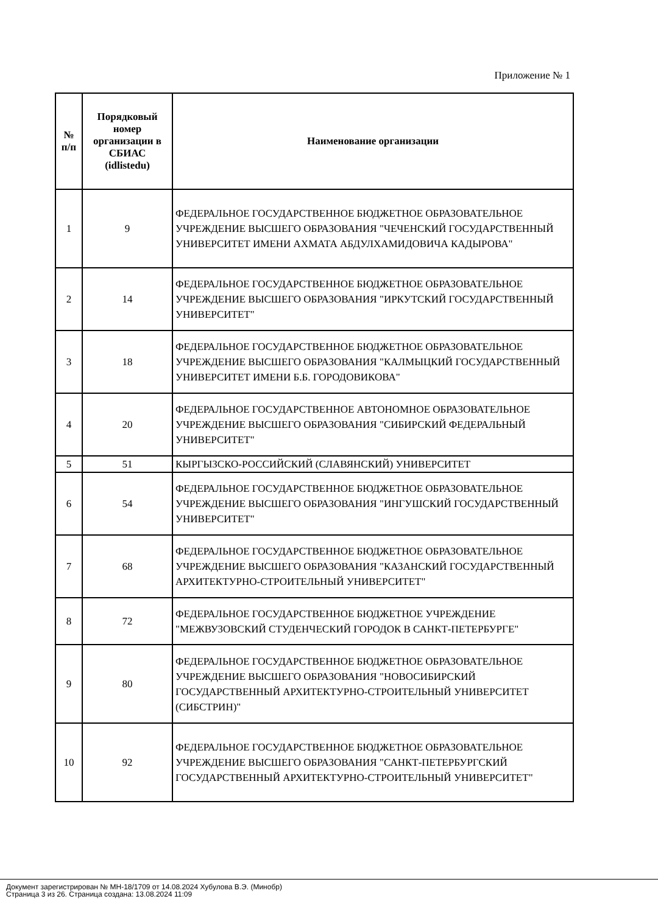Приложение № 1
| № п/п | Порядковый номер организации в СБИАС (idlistedu) | Наименование организации |
| --- | --- | --- |
| 1 | 9 | ФЕДЕРАЛЬНОЕ ГОСУДАРСТВЕННОЕ БЮДЖЕТНОЕ ОБРАЗОВАТЕЛЬНОЕ УЧРЕЖДЕНИЕ ВЫСШЕГО ОБРАЗОВАНИЯ "ЧЕЧЕНСКИЙ ГОСУДАРСТВЕННЫЙ УНИВЕРСИТЕТ ИМЕНИ АХМАТА АБДУЛХАМИДОВИЧА КАДЫРОВА" |
| 2 | 14 | ФЕДЕРАЛЬНОЕ ГОСУДАРСТВЕННОЕ БЮДЖЕТНОЕ ОБРАЗОВАТЕЛЬНОЕ УЧРЕЖДЕНИЕ ВЫСШЕГО ОБРАЗОВАНИЯ "ИРКУТСКИЙ ГОСУДАРСТВЕННЫЙ УНИВЕРСИТЕТ" |
| 3 | 18 | ФЕДЕРАЛЬНОЕ ГОСУДАРСТВЕННОЕ БЮДЖЕТНОЕ ОБРАЗОВАТЕЛЬНОЕ УЧРЕЖДЕНИЕ ВЫСШЕГО ОБРАЗОВАНИЯ "КАЛМЫЦКИЙ ГОСУДАРСТВЕННЫЙ УНИВЕРСИТЕТ ИМЕНИ Б.Б. ГОРОДОВИКОВА" |
| 4 | 20 | ФЕДЕРАЛЬНОЕ ГОСУДАРСТВЕННОЕ АВТОНОМНОЕ ОБРАЗОВАТЕЛЬНОЕ УЧРЕЖДЕНИЕ ВЫСШЕГО ОБРАЗОВАНИЯ "СИБИРСКИЙ ФЕДЕРАЛЬНЫЙ УНИВЕРСИТЕТ" |
| 5 | 51 | КЫРГЫЗСКО-РОССИЙСКИЙ (СЛАВЯНСКИЙ) УНИВЕРСИТЕТ |
| 6 | 54 | ФЕДЕРАЛЬНОЕ ГОСУДАРСТВЕННОЕ БЮДЖЕТНОЕ ОБРАЗОВАТЕЛЬНОЕ УЧРЕЖДЕНИЕ ВЫСШЕГО ОБРАЗОВАНИЯ "ИНГУШСКИЙ ГОСУДАРСТВЕННЫЙ УНИВЕРСИТЕТ" |
| 7 | 68 | ФЕДЕРАЛЬНОЕ ГОСУДАРСТВЕННОЕ БЮДЖЕТНОЕ ОБРАЗОВАТЕЛЬНОЕ УЧРЕЖДЕНИЕ ВЫСШЕГО ОБРАЗОВАНИЯ "КАЗАНСКИЙ ГОСУДАРСТВЕННЫЙ АРХИТЕКТУРНО-СТРОИТЕЛЬНЫЙ УНИВЕРСИТЕТ" |
| 8 | 72 | ФЕДЕРАЛЬНОЕ ГОСУДАРСТВЕННОЕ БЮДЖЕТНОЕ УЧРЕЖДЕНИЕ "МЕЖВУЗОВСКИЙ СТУДЕНЧЕСКИЙ ГОРОДОК В САНКТ-ПЕТЕРБУРГЕ" |
| 9 | 80 | ФЕДЕРАЛЬНОЕ ГОСУДАРСТВЕННОЕ БЮДЖЕТНОЕ ОБРАЗОВАТЕЛЬНОЕ УЧРЕЖДЕНИЕ ВЫСШЕГО ОБРАЗОВАНИЯ "НОВОСИБИРСКИЙ ГОСУДАРСТВЕННЫЙ АРХИТЕКТУРНО-СТРОИТЕЛЬНЫЙ УНИВЕРСИТЕТ (СИБСТРИН)" |
| 10 | 92 | ФЕДЕРАЛЬНОЕ ГОСУДАРСТВЕННОЕ БЮДЖЕТНОЕ ОБРАЗОВАТЕЛЬНОЕ УЧРЕЖДЕНИЕ ВЫСШЕГО ОБРАЗОВАНИЯ "САНКТ-ПЕТЕРБУРГСКИЙ ГОСУДАРСТВЕННЫЙ АРХИТЕКТУРНО-СТРОИТЕЛЬНЫЙ УНИВЕРСИТЕТ" |
Документ зарегистрирован № МН-18/1709 от 14.08.2024 Хубулова В.Э. (Минобр)
Страница 3 из 26. Страница создана: 13.08.2024 11:09